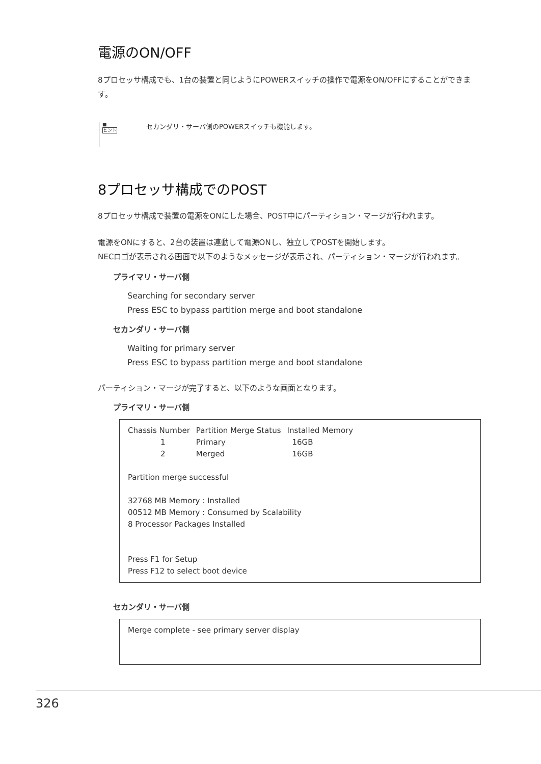電源のON/OFF
8プロセッサ構成でも、1台の装置と同じようにPOWERスイッチの操作で電源をON/OFFにすることができます。
■
ヒント
セカンダリ・サーバ側のPOWERスイッチも機能します。
8プロセッサ構成でのPOST
8プロセッサ構成で装置の電源をONにした場合、POST中にパーティション・マージが行われます。
電源をONにすると、2台の装置は連動して電源ONし、独立してPOSTを開始します。
NECロゴが表示される画面で以下のようなメッセージが表示され、パーティション・マージが行われます。
プライマリ・サーバ側
Searching for secondary server
Press ESC to bypass partition merge and boot standalone
セカンダリ・サーバ側
Waiting for primary server
Press ESC to bypass partition merge and boot standalone
パーティション・マージが完了すると、以下のような画面となります。
プライマリ・サーバ側
| Chassis Number | Partition Merge Status | Installed Memory |
| --- | --- | --- |
| 1 | Primary | 16GB |
| 2 | Merged | 16GB |
Partition merge successful
32768 MB Memory : Installed
00512 MB Memory : Consumed by Scalability
8 Processor Packages Installed
Press F1 for Setup
Press F12 to select boot device
セカンダリ・サーバ側
Merge complete - see primary server display
326